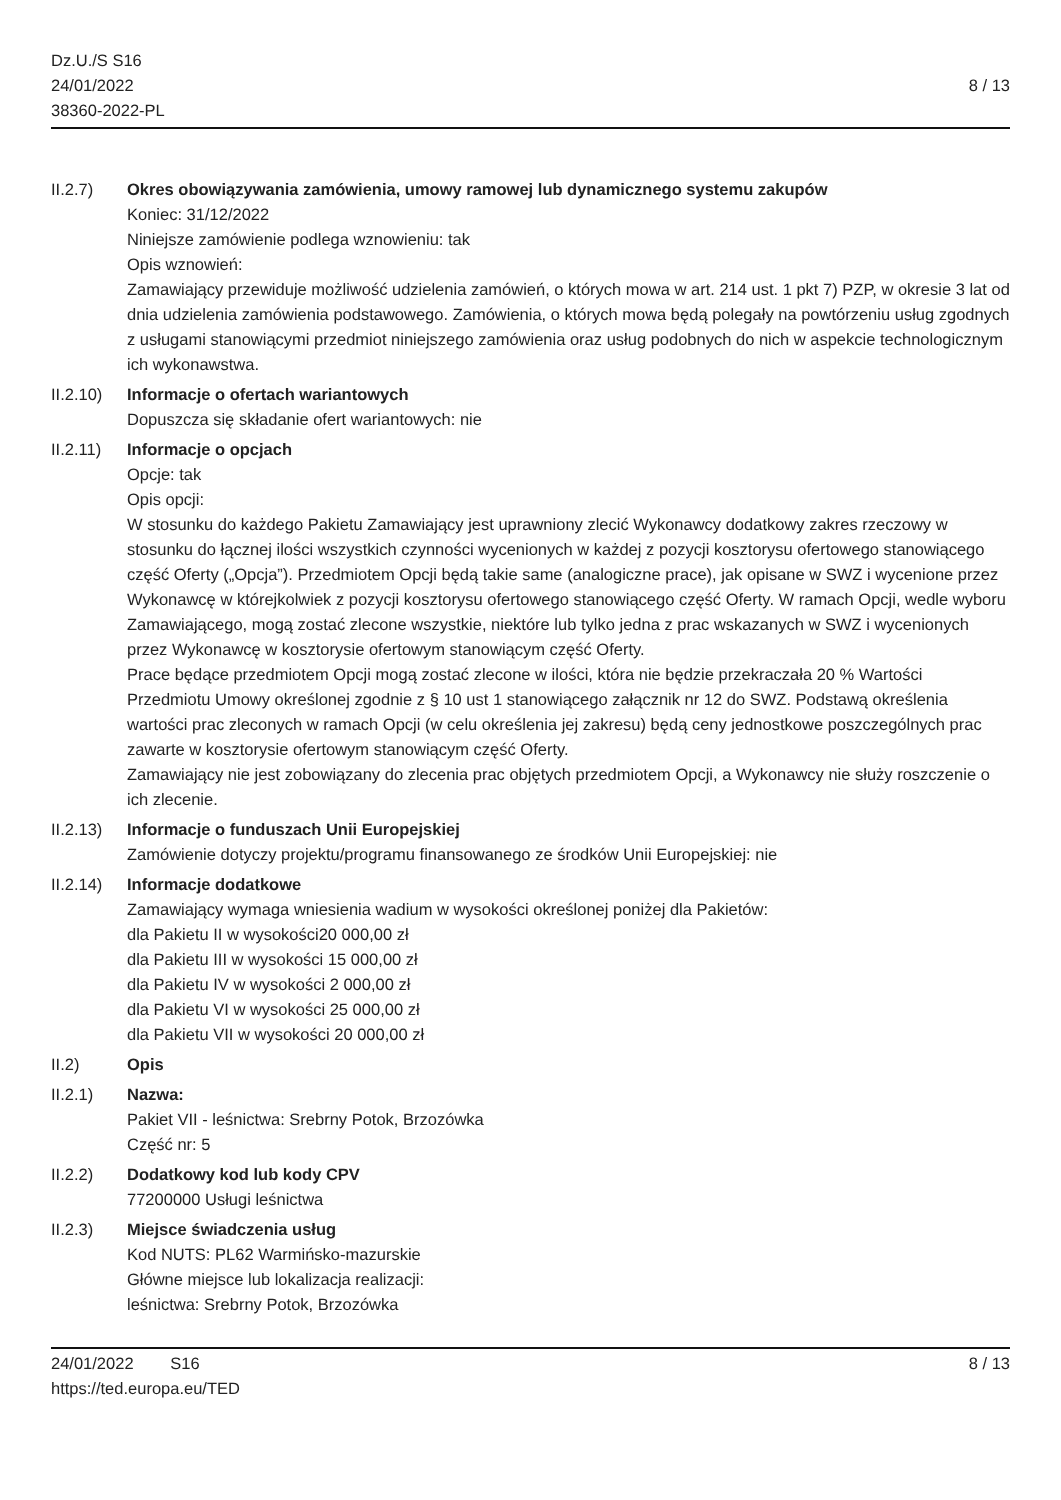Dz.U./S S16
24/01/2022
38360-2022-PL
8 / 13
II.2.7) Okres obowiązywania zamówienia, umowy ramowej lub dynamicznego systemu zakupów
Koniec: 31/12/2022
Niniejsze zamówienie podlega wznowieniu: tak
Opis wznowień:
Zamawiający przewiduje możliwość udzielenia zamówień, o których mowa w art. 214 ust. 1 pkt 7) PZP, w okresie 3 lat od dnia udzielenia zamówienia podstawowego. Zamówienia, o których mowa będą polegały na powtórzeniu usług zgodnych z usługami stanowiącymi przedmiot niniejszego zamówienia oraz usług podobnych do nich w aspekcie technologicznym ich wykonawstwa.
II.2.10)
Informacje o ofertach wariantowych
Dopuszcza się składanie ofert wariantowych: nie
II.2.11)
Informacje o opcjach
Opcje: tak
Opis opcji:
W stosunku do każdego Pakietu Zamawiający jest uprawniony zlecić Wykonawcy dodatkowy zakres rzeczowy w stosunku do łącznej ilości wszystkich czynności wycenionych w każdej z pozycji kosztorysu ofertowego stanowiącego część Oferty („Opcja”). Przedmiotem Opcji będą takie same (analogiczne prace), jak opisane w SWZ i wycenione przez Wykonawcę w którejkolwiek z pozycji kosztorysu ofertowego stanowiącego część Oferty. W ramach Opcji, wedle wyboru Zamawiającego, mogą zostać zlecone wszystkie, niektóre lub tylko jedna z prac wskazanych w SWZ i wycenionych przez Wykonawcę w kosztorysie ofertowym stanowiącym część Oferty.
Prace będące przedmiotem Opcji mogą zostać zlecone w ilości, która nie będzie przekraczała 20 % Wartości Przedmiotu Umowy określonej zgodnie z § 10 ust 1 stanowiącego załącznik nr 12 do SWZ. Podstawą określenia wartości prac zleconych w ramach Opcji (w celu określenia jej zakresu) będą ceny jednostkowe poszczególnych prac zawarte w kosztorysie ofertowym stanowiącym część Oferty.
Zamawiający nie jest zobowiązany do zlecenia prac objętych przedmiotem Opcji, a Wykonawcy nie służy roszczenie o ich zlecenie.
II.2.13)
Informacje o funduszach Unii Europejskiej
Zamówienie dotyczy projektu/programu finansowanego ze środków Unii Europejskiej: nie
II.2.14)
Informacje dodatkowe
Zamawiający wymaga wniesienia wadium w wysokości określonej poniżej dla Pakietów:
dla Pakietu II w wysokości20 000,00 zł
dla Pakietu III w wysokości 15 000,00 zł
dla Pakietu IV w wysokości 2 000,00 zł
dla Pakietu VI w wysokości 25 000,00 zł
dla Pakietu VII w wysokości 20 000,00 zł
II.2) Opis
II.2.1) Nazwa:
Pakiet VII - leśnictwa: Srebrny Potok, Brzozówka
Część nr: 5
II.2.2) Dodatkowy kod lub kody CPV
77200000 Usługi leśnictwa
II.2.3) Miejsce świadczenia usług
Kod NUTS: PL62 Warmińsko-mazurskie
Główne miejsce lub lokalizacja realizacji:
leśnictwa: Srebrny Potok, Brzozówka
24/01/2022 S16
https://ted.europa.eu/TED
8 / 13